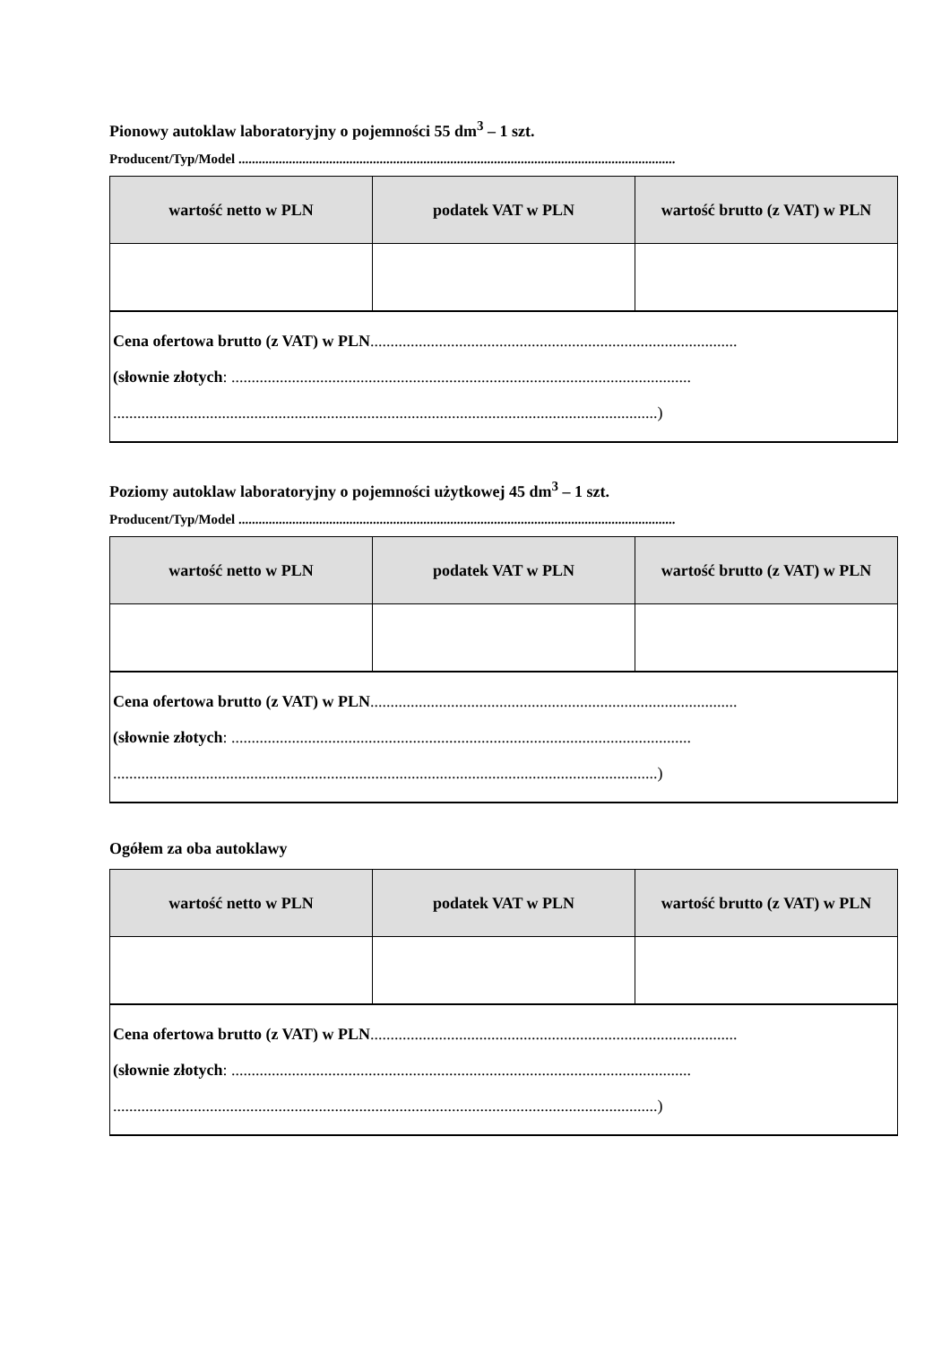Pionowy autoklaw laboratoryjny o pojemności 55 dm<sup>3</sup> – 1 szt.
Producent/Typ/Model ..................................................................................................................................
| wartość netto w PLN | podatek VAT w PLN | wartość brutto (z VAT) w PLN |
| --- | --- | --- |
| Cena ofertowa brutto (z VAT) w PLN ........................................................................................... (słownie złotych : .................................................................................................................. .......................................................................................................................................) | | |
Poziomy autoklaw laboratoryjny o pojemności użytkowej 45 dm<sup>3</sup> – 1 szt.
Producent/Typ/Model ..................................................................................................................................
| wartość netto w PLN | podatek VAT w PLN | wartość brutto (z VAT) w PLN |
| --- | --- | --- |
| Cena ofertowa brutto (z VAT) w PLN ........................................................................................... (słownie złotych : .................................................................................................................. .......................................................................................................................................) | | |
Ogółem za oba autoklawy
| wartość netto w PLN | podatek VAT w PLN | wartość brutto (z VAT) w PLN |
| --- | --- | --- |
| Cena ofertowa brutto (z VAT) w PLN ........................................................................................... (słownie złotych : .................................................................................................................. .......................................................................................................................................) | | |